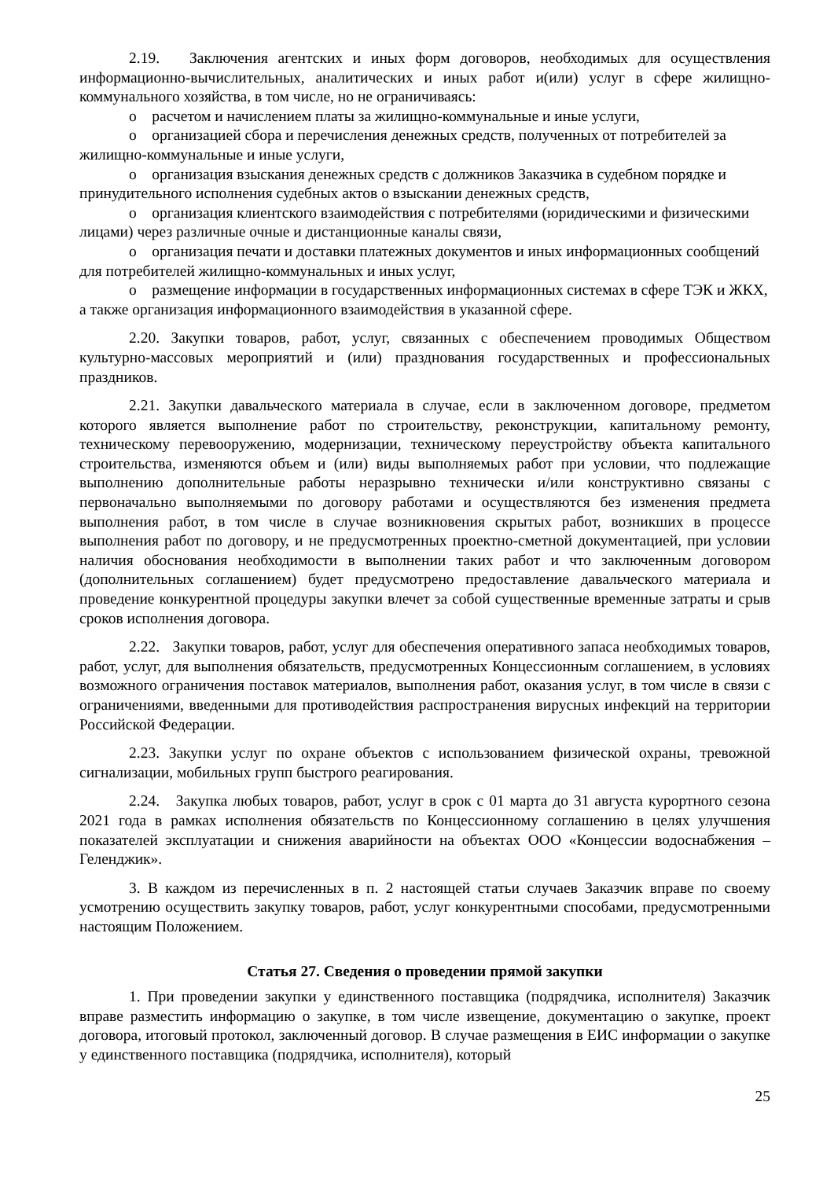2.19. Заключения агентских и иных форм договоров, необходимых для осуществления информационно-вычислительных, аналитических и иных работ и(или) услуг в сфере жилищно-коммунального хозяйства, в том числе, но не ограничиваясь:
o расчетом и начислением платы за жилищно-коммунальные и иные услуги,
o организацией сбора и перечисления денежных средств, полученных от потребителей за жилищно-коммунальные и иные услуги,
o организация взыскания денежных средств с должников Заказчика в судебном порядке и принудительного исполнения судебных актов о взыскании денежных средств,
o организация клиентского взаимодействия с потребителями (юридическими и физическими лицами) через различные очные и дистанционные каналы связи,
o организация печати и доставки платежных документов и иных информационных сообщений для потребителей жилищно-коммунальных и иных услуг,
o размещение информации в государственных информационных системах в сфере ТЭК и ЖКХ, а также организация информационного взаимодействия в указанной сфере.
2.20. Закупки товаров, работ, услуг, связанных с обеспечением проводимых Обществом культурно-массовых мероприятий и (или) празднования государственных и профессиональных праздников.
2.21. Закупки давальческого материала в случае, если в заключенном договоре, предметом которого является выполнение работ по строительству, реконструкции, капитальному ремонту, техническому перевооружению, модернизации, техническому переустройству объекта капитального строительства, изменяются объем и (или) виды выполняемых работ при условии, что подлежащие выполнению дополнительные работы неразрывно технически и/или конструктивно связаны с первоначально выполняемыми по договору работами и осуществляются без изменения предмета выполнения работ, в том числе в случае возникновения скрытых работ, возникших в процессе выполнения работ по договору, и не предусмотренных проектно-сметной документацией, при условии наличия обоснования необходимости в выполнении таких работ и что заключенным договором (дополнительных соглашением) будет предусмотрено предоставление давальческого материала и проведение конкурентной процедуры закупки влечет за собой существенные временные затраты и срыв сроков исполнения договора.
2.22. Закупки товаров, работ, услуг для обеспечения оперативного запаса необходимых товаров, работ, услуг, для выполнения обязательств, предусмотренных Концессионным соглашением, в условиях возможного ограничения поставок материалов, выполнения работ, оказания услуг, в том числе в связи с ограничениями, введенными для противодействия распространения вирусных инфекций на территории Российской Федерации.
2.23. Закупки услуг по охране объектов с использованием физической охраны, тревожной сигнализации, мобильных групп быстрого реагирования.
2.24. Закупка любых товаров, работ, услуг в срок с 01 марта до 31 августа курортного сезона 2021 года в рамках исполнения обязательств по Концессионному соглашению в целях улучшения показателей эксплуатации и снижения аварийности на объектах ООО «Концессии водоснабжения – Геленджик».
3. В каждом из перечисленных в п. 2 настоящей статьи случаев Заказчик вправе по своему усмотрению осуществить закупку товаров, работ, услуг конкурентными способами, предусмотренными настоящим Положением.
Статья 27. Сведения о проведении прямой закупки
1. При проведении закупки у единственного поставщика (подрядчика, исполнителя) Заказчик вправе разместить информацию о закупке, в том числе извещение, документацию о закупке, проект договора, итоговый протокол, заключенный договор. В случае размещения в ЕИС информации о закупке у единственного поставщика (подрядчика, исполнителя), который
25